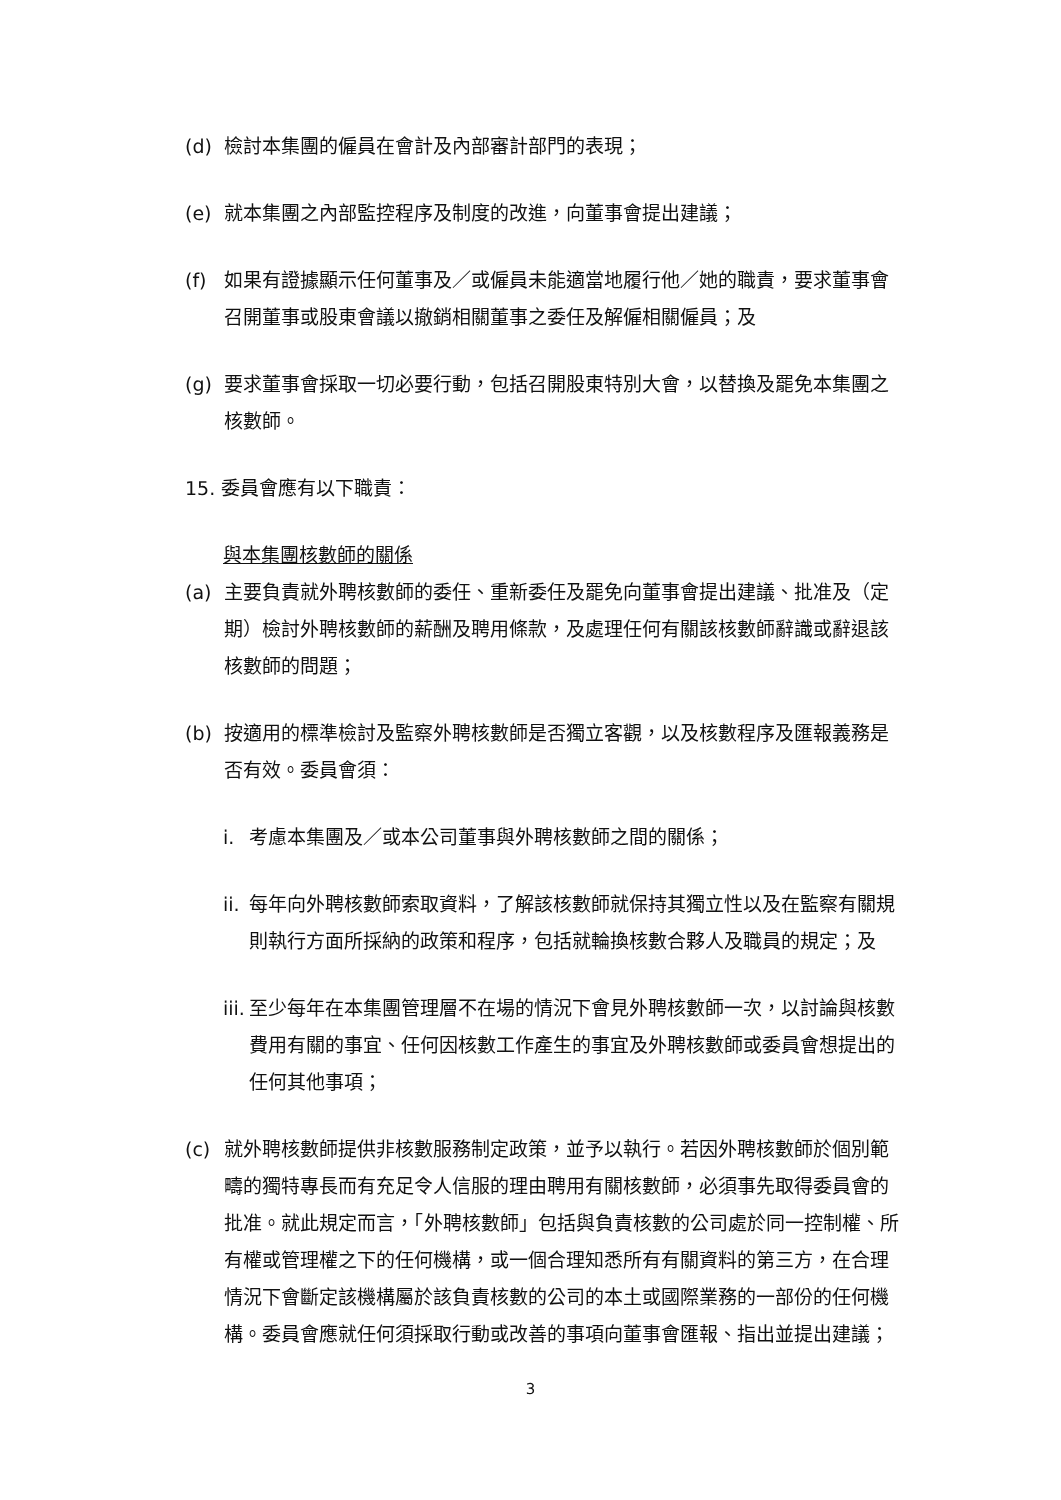(d) 檢討本集團的僱員在會計及內部審計部門的表現；
(e) 就本集團之內部監控程序及制度的改進，向董事會提出建議；
(f) 如果有證據顯示任何董事及／或僱員未能適當地履行他／她的職責，要求董事會召開董事或股東會議以撤銷相關董事之委任及解僱相關僱員；及
(g) 要求董事會採取一切必要行動，包括召開股東特別大會，以替換及罷免本集團之核數師。
15. 委員會應有以下職責：
與本集團核數師的關係
(a) 主要負責就外聘核數師的委任、重新委任及罷免向董事會提出建議、批准及（定期）檢討外聘核數師的薪酬及聘用條款，及處理任何有關該核數師辭識或辭退該核數師的問題；
(b) 按適用的標準檢討及監察外聘核數師是否獨立客觀，以及核數程序及匯報義務是否有效。委員會須：
i. 考慮本集團及／或本公司董事與外聘核數師之間的關係；
ii.
每年向外聘核數師索取資料，了解該核數師就保持其獨立性以及在監察有關規則執行方面所採納的政策和程序，包括就輪換核數合夥人及職員的規定；及
iii.
至少每年在本集團管理層不在場的情況下會見外聘核數師一次，以討論與核數費用有關的事宜、任何因核數工作產生的事宜及外聘核數師或委員會想提出的任何其他事項；
(c) 就外聘核數師提供非核數服務制定政策，並予以執行。若因外聘核數師於個別範疇的獨特專長而有充足令人信服的理由聘用有關核數師，必須事先取得委員會的批准。就此規定而言，「外聘核數師」包括與負責核數的公司處於同一控制權、所有權或管理權之下的任何機構，或一個合理知悉所有有關資料的第三方，在合理情況下會斷定該機構屬於該負責核數的公司的本土或國際業務的一部份的任何機構。委員會應就任何須採取行動或改善的事項向董事會匯報、指出並提出建議；
3